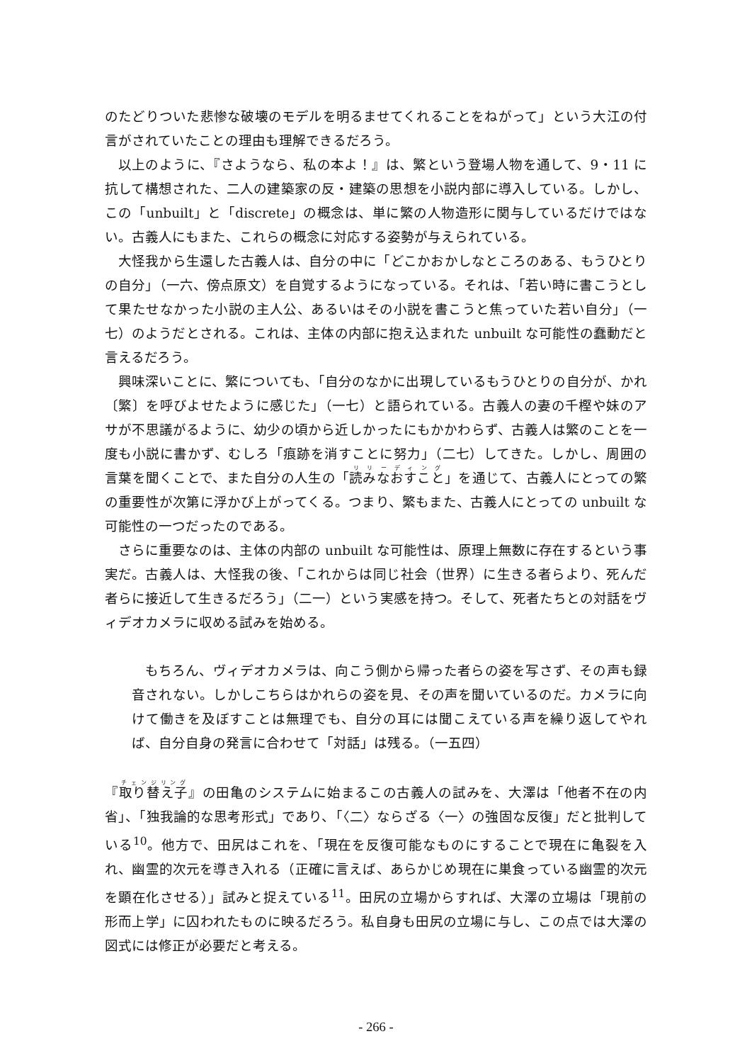のたどりついた悲惨な破壊のモデルを明るませてくれることをねがって」という大江の付言がされていたことの理由も理解できるだろう。
以上のように、『さようなら、私の本よ！』は、繁という登場人物を通して、9・11 に抗して構想された、二人の建築家の反・建築の思想を小説内部に導入している。しかし、この「unbuilt」と「discrete」の概念は、単に繁の人物造形に関与しているだけではない。古義人にもまた、これらの概念に対応する姿勢が与えられている。
大怪我から生還した古義人は、自分の中に「どこかおかしなところのある、もうひとりの自分」（一六、傍点原文）を自覚するようになっている。それは、「若い時に書こうとして果たせなかった小説の主人公、あるいはその小説を書こうと焦っていた若い自分」（一七）のようだとされる。これは、主体の内部に抱え込まれた unbuilt な可能性の蠢動だと言えるだろう。
興味深いことに、繁についても、「自分のなかに出現しているもうひとりの自分が、かれ〔繁〕を呼びよせたように感じた」（一七）と語られている。古義人の妻の千樫や妹のアサが不思議がるように、幼少の頃から近しかったにもかかわらず、古義人は繁のことを一度も小説に書かず、むしろ「痕跡を消すことに努力」（二七）してきた。しかし、周囲の言葉を聞くことで、また自分の人生の「読みなおすこと」を通じて、古義人にとっての繁の重要性が次第に浮かび上がってくる。つまり、繁もまた、古義人にとっての unbuilt な可能性の一つだったのである。
さらに重要なのは、主体の内部の unbuilt な可能性は、原理上無数に存在するという事実だ。古義人は、大怪我の後、「これからは同じ社会（世界）に生きる者らより、死んだ者らに接近して生きるだろう」（二一）という実感を持つ。そして、死者たちとの対話をヴィデオカメラに収める試みを始める。
もちろん、ヴィデオカメラは、向こう側から帰った者らの姿を写さず、その声も録音されない。しかしこちらはかれらの姿を見、その声を聞いているのだ。カメラに向けて働きを及ぼすことは無理でも、自分の耳には聞こえている声を繰り返してやれば、自分自身の発言に合わせて「対話」は残る。（一五四）
『取り替え子』の田亀のシステムに始まるこの古義人の試みを、大澤は「他者不在の内省」、「独我論的な思考形式」であり、「〈二〉ならざる〈一〉の強固な反復」だと批判している<sup>10</sup>。他方で、田尻はこれを、「現在を反復可能なものにすることで現在に亀裂を入れ、幽霊的次元を導き入れる（正確に言えば、あらかじめ現在に巣食っている幽霊的次元を顕在化させる）」試みと捉えている<sup>11</sup>。田尻の立場からすれば、大澤の立場は「現前の形而上学」に囚われたものに映るだろう。私自身も田尻の立場に与し、この点では大澤の図式には修正が必要だと考える。
- 266 -